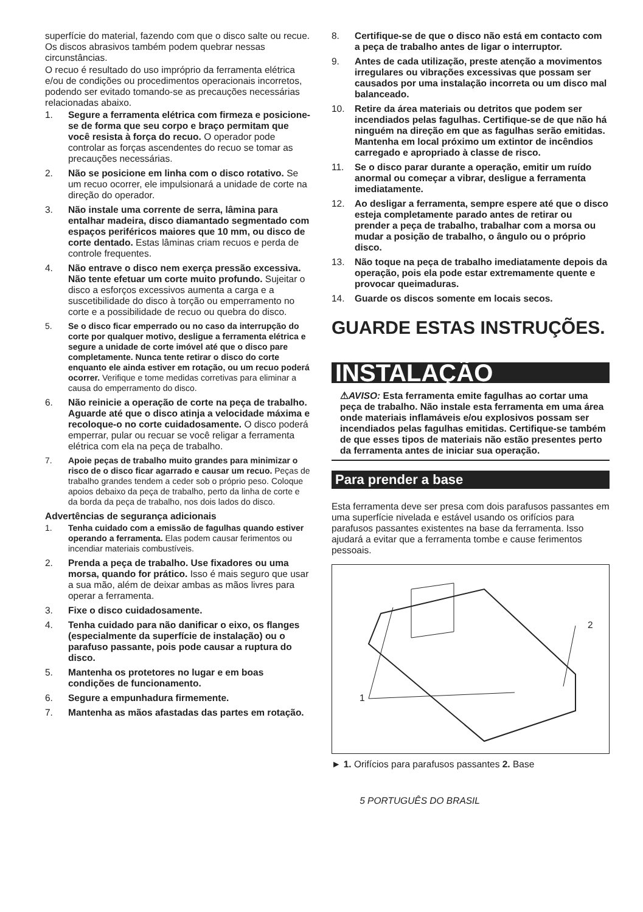superfície do material, fazendo com que o disco salte ou recue. Os discos abrasivos também podem quebrar nessas circunstâncias.
O recuo é resultado do uso impróprio da ferramenta elétrica e/ou de condições ou procedimentos operacionais incorretos, podendo ser evitado tomando-se as precauções necessárias relacionadas abaixo.
1. Segure a ferramenta elétrica com firmeza e posicione-se de forma que seu corpo e braço permitam que você resista à força do recuo. O operador pode controlar as forças ascendentes do recuo se tomar as precauções necessárias.
2. Não se posicione em linha com o disco rotativo. Se um recuo ocorrer, ele impulsionará a unidade de corte na direção do operador.
3. Não instale uma corrente de serra, lâmina para entalhar madeira, disco diamantado segmentado com espaços periféricos maiores que 10 mm, ou disco de corte dentado. Estas lâminas criam recuos e perda de controle frequentes.
4. Não entrave o disco nem exerça pressão excessiva. Não tente efetuar um corte muito profundo. Sujeitar o disco a esforços excessivos aumenta a carga e a suscetibilidade do disco à torção ou emperramento no corte e a possibilidade de recuo ou quebra do disco.
5. Se o disco ficar emperrado ou no caso da interrupção do corte por qualquer motivo, desligue a ferramenta elétrica e segure a unidade de corte imóvel até que o disco pare completamente. Nunca tente retirar o disco do corte enquanto ele ainda estiver em rotação, ou um recuo poderá ocorrer. Verifique e tome medidas corretivas para eliminar a causa do emperramento do disco.
6. Não reinicie a operação de corte na peça de trabalho. Aguarde até que o disco atinja a velocidade máxima e recoloque-o no corte cuidadosamente. O disco poderá emperrar, pular ou recuar se você religar a ferramenta elétrica com ela na peça de trabalho.
7. Apoie peças de trabalho muito grandes para minimizar o risco de o disco ficar agarrado e causar um recuo. Peças de trabalho grandes tendem a ceder sob o próprio peso. Coloque apoios debaixo da peça de trabalho, perto da linha de corte e da borda da peça de trabalho, nos dois lados do disco.
Advertências de segurança adicionais
1. Tenha cuidado com a emissão de fagulhas quando estiver operando a ferramenta. Elas podem causar ferimentos ou incendiar materiais combustíveis.
2. Prenda a peça de trabalho. Use fixadores ou uma morsa, quando for prático. Isso é mais seguro que usar a sua mão, além de deixar ambas as mãos livres para operar a ferramenta.
3. Fixe o disco cuidadosamente.
4. Tenha cuidado para não danificar o eixo, os flanges (especialmente da superfície de instalação) ou o parafuso passante, pois pode causar a ruptura do disco.
5. Mantenha os protetores no lugar e em boas condições de funcionamento.
6. Segure a empunhadura firmemente.
7. Mantenha as mãos afastadas das partes em rotação.
8. Certifique-se de que o disco não está em contacto com a peça de trabalho antes de ligar o interruptor.
9. Antes de cada utilização, preste atenção a movimentos irregulares ou vibrações excessivas que possam ser causados por uma instalação incorreta ou um disco mal balanceado.
10. Retire da área materiais ou detritos que podem ser incendiados pelas fagulhas. Certifique-se de que não há ninguém na direção em que as fagulhas serão emitidas. Mantenha em local próximo um extintor de incêndios carregado e apropriado à classe de risco.
11. Se o disco parar durante a operação, emitir um ruído anormal ou começar a vibrar, desligue a ferramenta imediatamente.
12. Ao desligar a ferramenta, sempre espere até que o disco esteja completamente parado antes de retirar ou prender a peça de trabalho, trabalhar com a morsa ou mudar a posição de trabalho, o ângulo ou o próprio disco.
13. Não toque na peça de trabalho imediatamente depois da operação, pois ela pode estar extremamente quente e provocar queimaduras.
14. Guarde os discos somente em locais secos.
GUARDE ESTAS INSTRUÇÕES.
INSTALAÇÃO
⚠AVISO: Esta ferramenta emite fagulhas ao cortar uma peça de trabalho. Não instale esta ferramenta em uma área onde materiais inflamáveis e/ou explosivos possam ser incendiados pelas fagulhas emitidas. Certifique-se também de que esses tipos de materiais não estão presentes perto da ferramenta antes de iniciar sua operação.
Para prender a base
Esta ferramenta deve ser presa com dois parafusos passantes em uma superfície nivelada e estável usando os orifícios para parafusos passantes existentes na base da ferramenta. Isso ajudará a evitar que a ferramenta tombe e cause ferimentos pessoais.
2
1
► 1. Orifícios para parafusos passantes 2. Base
5 PORTUGUÊS DO BRASIL